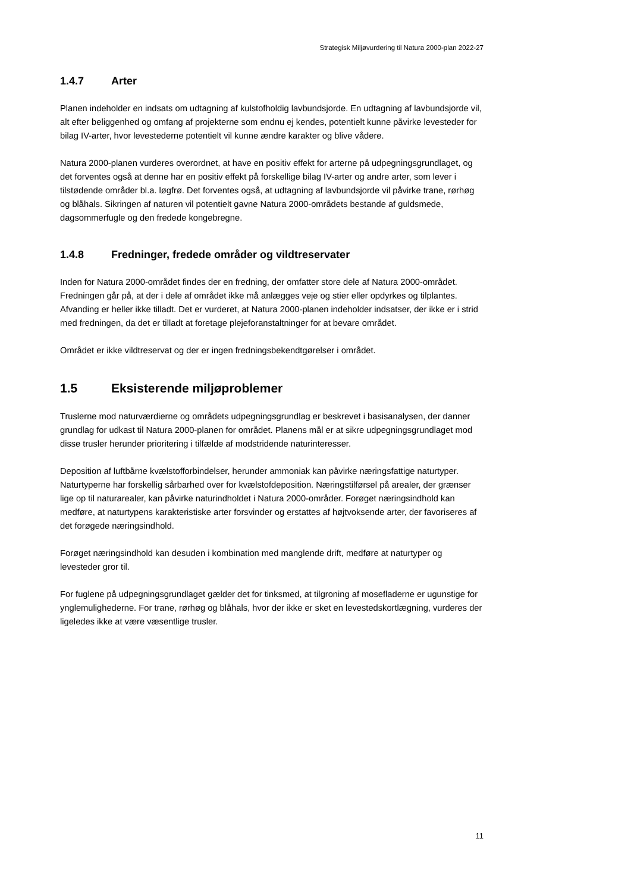Strategisk Miljøvurdering til Natura 2000-plan 2022-27
1.4.7 Arter
Planen indeholder en indsats om udtagning af kulstofholdig lavbundsjorde. En udtagning af lavbundsjorde vil, alt efter beliggenhed og omfang af projekterne som endnu ej kendes, potentielt kunne påvirke levesteder for bilag IV-arter, hvor levestederne potentielt vil kunne ændre karakter og blive vådere.
Natura 2000-planen vurderes overordnet, at have en positiv effekt for arterne på udpegningsgrundlaget, og det forventes også at denne har en positiv effekt på forskellige bilag IV-arter og andre arter, som lever i tilstødende områder bl.a. løgfrø. Det forventes også, at udtagning af lavbundsjorde vil påvirke trane, rørhøg og blåhals. Sikringen af naturen vil potentielt gavne Natura 2000-områdets bestande af guldsmede, dagsommerfugle og den fredede kongebregne.
1.4.8 Fredninger, fredede områder og vildtreservater
Inden for Natura 2000-området findes der en fredning, der omfatter store dele af Natura 2000-området. Fredningen går på, at der i dele af området ikke må anlægges veje og stier eller opdyrkes og tilplantes. Afvanding er heller ikke tilladt. Det er vurderet, at Natura 2000-planen indeholder indsatser, der ikke er i strid med fredningen, da det er tilladt at foretage plejeforanstaltninger for at bevare området.
Området er ikke vildtreservat og der er ingen fredningsbekendtgørelser i området.
1.5 Eksisterende miljøproblemer
Truslerne mod naturværdierne og områdets udpegningsgrundlag er beskrevet i basisanalysen, der danner grundlag for udkast til Natura 2000-planen for området. Planens mål er at sikre udpegningsgrundlaget mod disse trusler herunder prioritering i tilfælde af modstridende naturinteresser.
Deposition af luftbårne kvælstofforbindelser, herunder ammoniak kan påvirke næringsfattige naturtyper. Naturtyperne har forskellig sårbarhed over for kvælstofdeposition. Næringstilførsel på arealer, der grænser lige op til naturarealer, kan påvirke naturindholdet i Natura 2000-områder. Forøget næringsindhold kan medføre, at naturtypens karakteristiske arter forsvinder og erstattes af højtvoksende arter, der favoriseres af det forøgede næringsindhold.
Forøget næringsindhold kan desuden i kombination med manglende drift, medføre at naturtyper og levesteder gror til.
For fuglene på udpegningsgrundlaget gælder det for tinksmed, at tilgroning af mosefladerne er ugunstige for ynglemulighederne. For trane, rørhøg og blåhals, hvor der ikke er sket en levestedskortlægning, vurderes der ligeledes ikke at være væsentlige trusler.
11